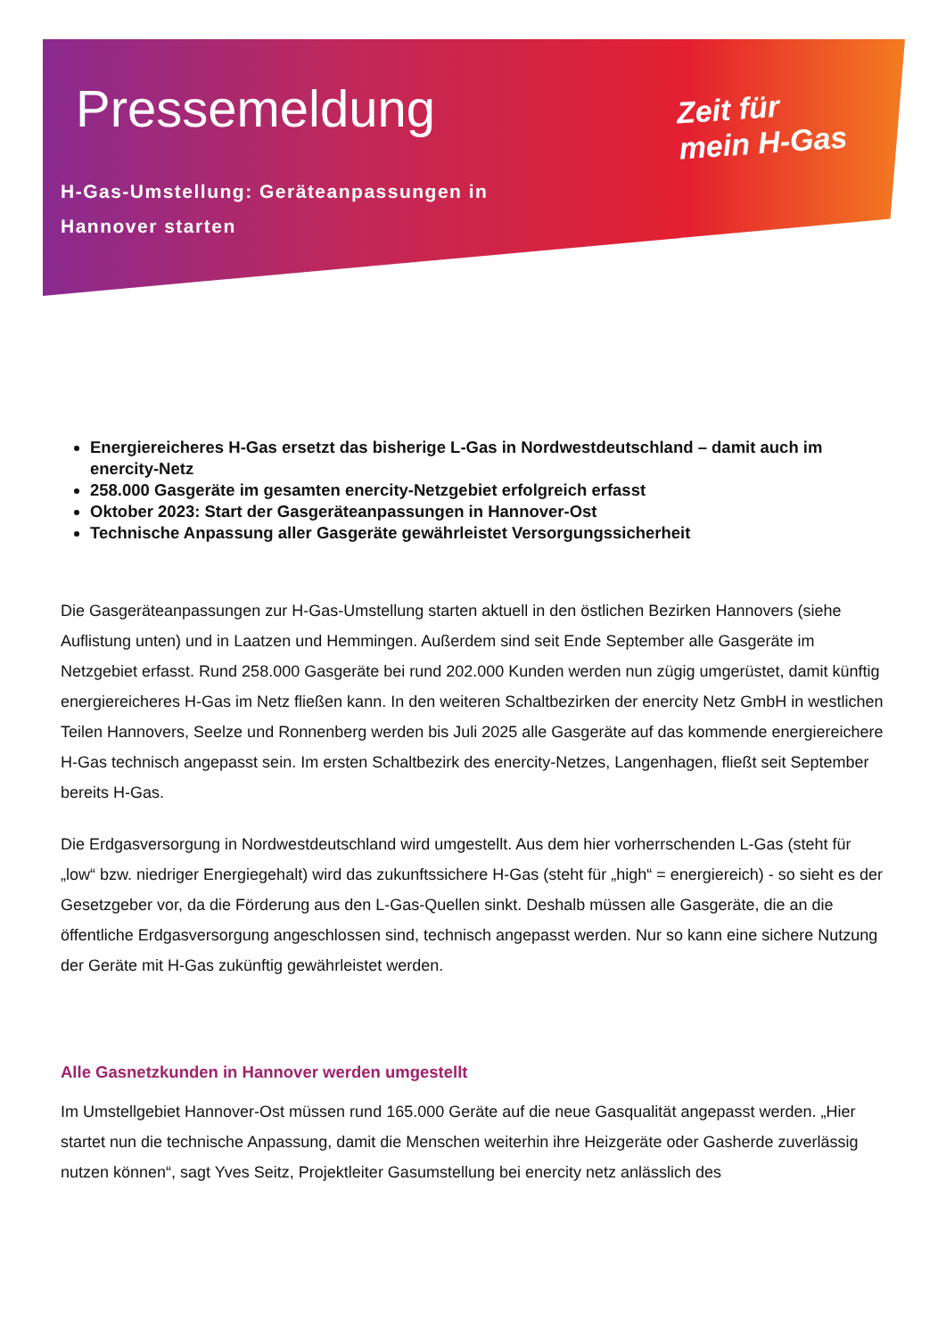Pressemeldung
H-Gas-Umstellung: Geräteanpassungen in
Hannover starten
Zeit für
mein H-Gas
Energiereicheres H-Gas ersetzt das bisherige L-Gas in Nordwestdeutschland – damit auch im enercity-Netz
258.000 Gasgeräte im gesamten enercity-Netzgebiet erfolgreich erfasst
Oktober 2023: Start der Gasgeräteanpassungen in Hannover-Ost
Technische Anpassung aller Gasgeräte gewährleistet Versorgungssicherheit
Die Gasgeräteanpassungen zur H-Gas-Umstellung starten aktuell in den östlichen Bezirken Hannovers (siehe Auflistung unten) und in Laatzen und Hemmingen. Außerdem sind seit Ende September alle Gasgeräte im Netzgebiet erfasst. Rund 258.000 Gasgeräte bei rund 202.000 Kunden werden nun zügig umgerüstet, damit künftig energiereicheres H-Gas im Netz fließen kann. In den weiteren Schaltbezirken der enercity Netz GmbH in westlichen Teilen Hannovers, Seelze und Ronnenberg werden bis Juli 2025 alle Gasgeräte auf das kommende energiereichere H-Gas technisch angepasst sein. Im ersten Schaltbezirk des enercity-Netzes, Langenhagen, fließt seit September bereits H-Gas.
Die Erdgasversorgung in Nordwestdeutschland wird umgestellt. Aus dem hier vorherrschenden L-Gas (steht für „low“ bzw. niedriger Energiegehalt) wird das zukunftssichere H-Gas (steht für „high“ = energiereich) - so sieht es der Gesetzgeber vor, da die Förderung aus den L-Gas-Quellen sinkt. Deshalb müssen alle Gasgeräte, die an die öffentliche Erdgasversorgung angeschlossen sind, technisch angepasst werden. Nur so kann eine sichere Nutzung der Geräte mit H-Gas zukünftig gewährleistet werden.
Alle Gasnetzkunden in Hannover werden umgestellt
Im Umstellgebiet Hannover-Ost müssen rund 165.000 Geräte auf die neue Gasqualität angepasst werden. „Hier startet nun die technische Anpassung, damit die Menschen weiterhin ihre Heizgeräte oder Gasherde zuverlässig nutzen können“, sagt Yves Seitz, Projektleiter Gasumstellung bei enercity netz anlässlich des